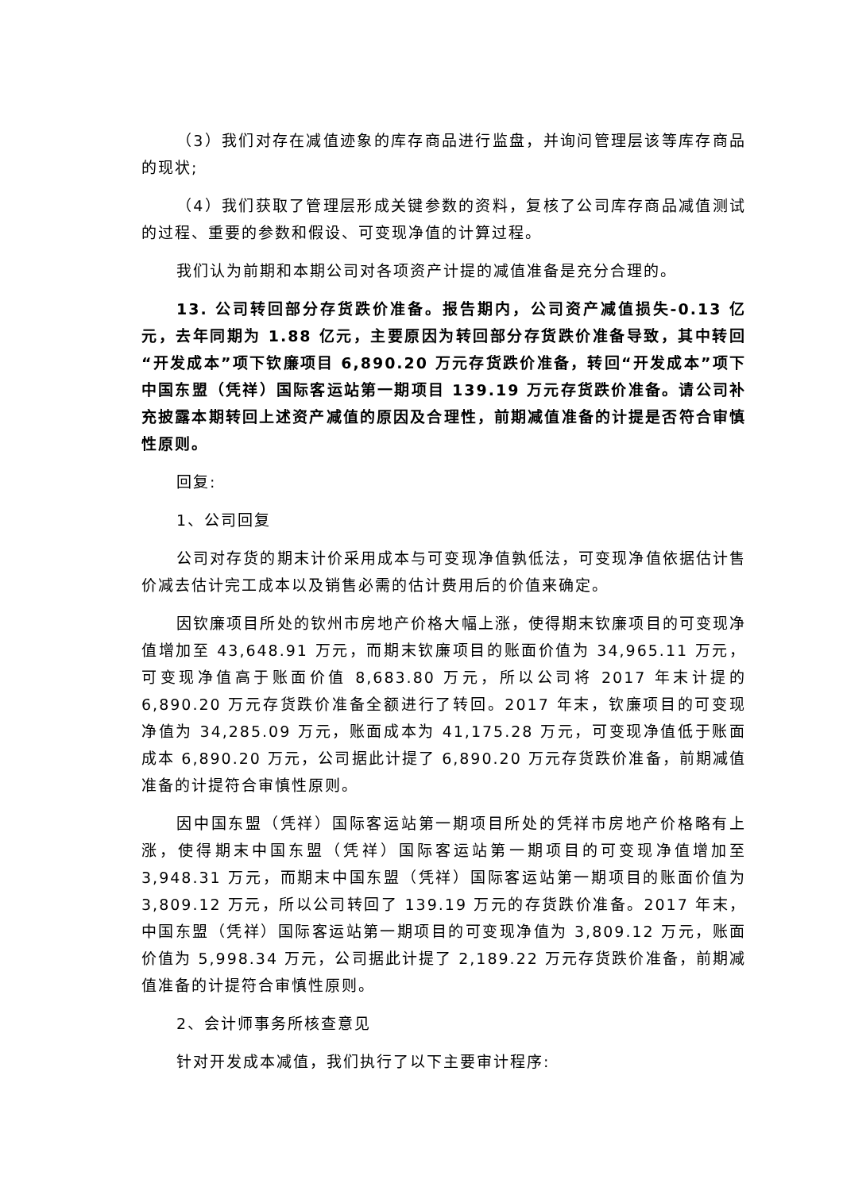（3）我们对存在减值迹象的库存商品进行监盘，并询问管理层该等库存商品的现状;
（4）我们获取了管理层形成关键参数的资料，复核了公司库存商品减值测试的过程、重要的参数和假设、可变现净值的计算过程。
我们认为前期和本期公司对各项资产计提的减值准备是充分合理的。
13. 公司转回部分存货跌价准备。报告期内，公司资产减值损失-0.13 亿元，去年同期为 1.88 亿元，主要原因为转回部分存货跌价准备导致，其中转回“开发成本”项下钦廉项目 6,890.20 万元存货跌价准备，转回“开发成本”项下中国东盟（凭祥）国际客运站第一期项目 139.19 万元存货跌价准备。请公司补充披露本期转回上述资产减值的原因及合理性，前期减值准备的计提是否符合审慎性原则。
回复:
1、公司回复
公司对存货的期末计价采用成本与可变现净值孰低法，可变现净值依据估计售价减去估计完工成本以及销售必需的估计费用后的价值来确定。
因钦廉项目所处的钦州市房地产价格大幅上涨，使得期末钦廉项目的可变现净值增加至 43,648.91 万元，而期末钦廉项目的账面价值为 34,965.11 万元，可变现净值高于账面价值 8,683.80 万元，所以公司将 2017 年末计提的 6,890.20 万元存货跌价准备全额进行了转回。2017 年末，钦廉项目的可变现净值为 34,285.09 万元，账面成本为 41,175.28 万元，可变现净值低于账面成本 6,890.20 万元，公司据此计提了 6,890.20 万元存货跌价准备，前期减值准备的计提符合审慎性原则。
因中国东盟（凭祥）国际客运站第一期项目所处的凭祥市房地产价格略有上涨，使得期末中国东盟（凭祥）国际客运站第一期项目的可变现净值增加至 3,948.31 万元，而期末中国东盟（凭祥）国际客运站第一期项目的账面价值为 3,809.12 万元，所以公司转回了 139.19 万元的存货跌价准备。2017 年末，中国东盟（凭祥）国际客运站第一期项目的可变现净值为 3,809.12 万元，账面价值为 5,998.34 万元，公司据此计提了 2,189.22 万元存货跌价准备，前期减值准备的计提符合审慎性原则。
2、会计师事务所核查意见
针对开发成本减值，我们执行了以下主要审计程序: